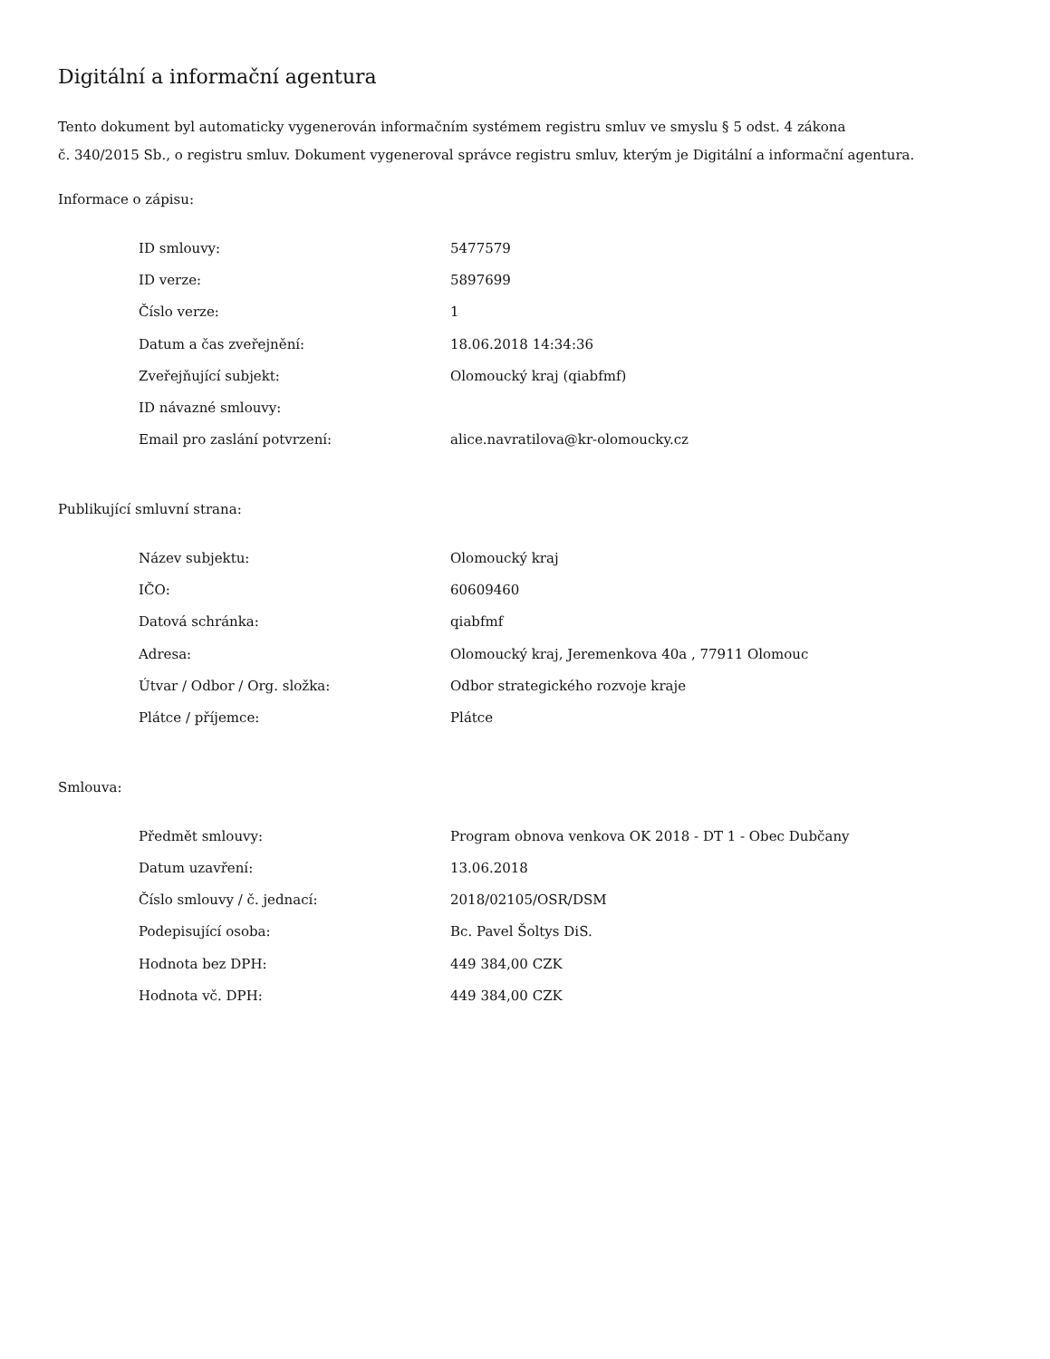Digitální a informační agentura
Tento dokument byl automaticky vygenerován informačním systémem registru smluv ve smyslu § 5 odst. 4 zákona
č. 340/2015 Sb., o registru smluv. Dokument vygeneroval správce registru smluv, kterým je Digitální a informační agentura.
Informace o zápisu:
| ID smlouvy: | 5477579 |
| ID verze: | 5897699 |
| Číslo verze: | 1 |
| Datum a čas zveřejnění: | 18.06.2018 14:34:36 |
| Zveřejňující subjekt: | Olomoucký kraj (qiabfmf) |
| ID návazné smlouvy: | |
| Email pro zaslání potvrzení: | alice.navratilova@kr-olomoucky.cz |
Publikující smluvní strana:
| Název subjektu: | Olomoucký kraj |
| IČO: | 60609460 |
| Datová schránka: | qiabfmf |
| Adresa: | Olomoucký kraj, Jeremenkova 40a , 77911 Olomouc |
| Útvar / Odbor / Org. složka: | Odbor strategického rozvoje kraje |
| Plátce / příjemce: | Plátce |
Smlouva:
| Předmět smlouvy: | Program obnova venkova OK 2018 - DT 1 - Obec Dubčany |
| Datum uzavření: | 13.06.2018 |
| Číslo smlouvy / č. jednací: | 2018/02105/OSR/DSM |
| Podepisující osoba: | Bc. Pavel Šoltys DiS. |
| Hodnota bez DPH: | 449 384,00 CZK |
| Hodnota vč. DPH: | 449 384,00 CZK |